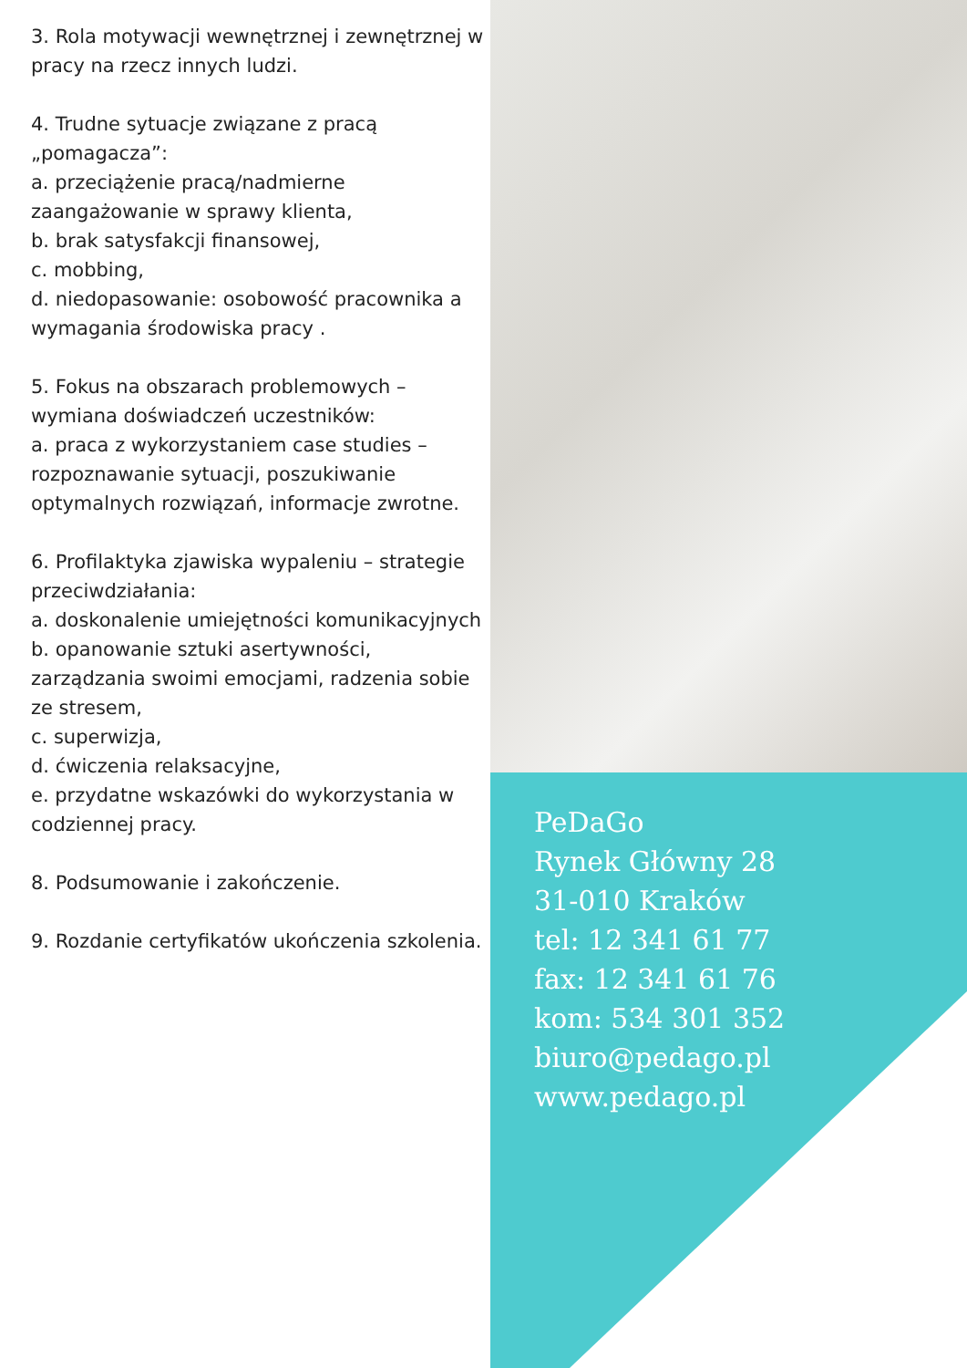3. Rola motywacji wewnętrznej i zewnętrznej w pracy na rzecz innych ludzi.
4. Trudne sytuacje związane z pracą „pomagacza”:
a. przeciążenie pracą/nadmierne zaangażowanie w sprawy klienta,
b. brak satysfakcji finansowej,
c. mobbing,
d. niedopasowanie: osobowość pracownika a wymagania środowiska pracy .
5. Fokus na obszarach problemowych – wymiana doświadczeń uczestników:
a. praca z wykorzystaniem case studies – rozpoznawanie sytuacji, poszukiwanie optymalnych rozwiązań, informacje zwrotne.
6. Profilaktyka zjawiska wypaleniu – strategie przeciwdziałania:
a. doskonalenie umiejętności komunikacyjnych
b. opanowanie sztuki asertywności, zarządzania swoimi emocjami, radzenia sobie ze stresem,
c. superwizja,
d. ćwiczenia relaksacyjne,
e. przydatne wskazówki do wykorzystania w codziennej pracy.
8. Podsumowanie i zakończenie.
9. Rozdanie certyfikatów ukończenia szkolenia.
PeDaGo
Rynek Główny 28
31-010 Kraków
tel: 12 341 61 77
fax: 12 341 61 76
kom: 534 301 352
biuro@pedago.pl
www.pedago.pl